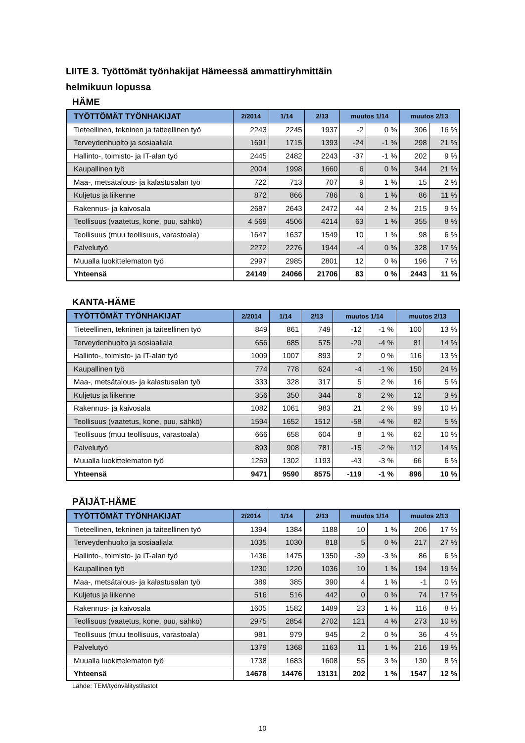LIITE 3. Työttömät työnhakijat Hämeessä ammattiryhmittäin
helmikuun lopussa
HÄME
| TYÖTTÖMÄT TYÖNHAKIJAT | 2/2014 | 1/14 | 2/13 | muutos 1/14 | | muutos 2/13 | |
| --- | --- | --- | --- | --- | --- | --- | --- |
| Tieteellinen, tekninen ja taiteellinen työ | 2243 | 2245 | 1937 | -2 | 0 % | 306 | 16 % |
| Terveydenhuolto ja sosiaaliala | 1691 | 1715 | 1393 | -24 | -1 % | 298 | 21 % |
| Hallinto-, toimisto- ja IT-alan työ | 2445 | 2482 | 2243 | -37 | -1 % | 202 | 9 % |
| Kaupallinen työ | 2004 | 1998 | 1660 | 6 | 0 % | 344 | 21 % |
| Maa-, metsätalous- ja kalastusalan työ | 722 | 713 | 707 | 9 | 1 % | 15 | 2 % |
| Kuljetus ja liikenne | 872 | 866 | 786 | 6 | 1 % | 86 | 11 % |
| Rakennus- ja kaivosala | 2687 | 2643 | 2472 | 44 | 2 % | 215 | 9 % |
| Teollisuus (vaatetus, kone, puu, sähkö) | 4 569 | 4506 | 4214 | 63 | 1 % | 355 | 8 % |
| Teollisuus (muu teollisuus, varastoala) | 1647 | 1637 | 1549 | 10 | 1 % | 98 | 6 % |
| Palvelutyö | 2272 | 2276 | 1944 | -4 | 0 % | 328 | 17 % |
| Muualla luokittelematon työ | 2997 | 2985 | 2801 | 12 | 0 % | 196 | 7 % |
| Yhteensä | 24149 | 24066 | 21706 | 83 | 0 % | 2443 | 11 % |
KANTA-HÄME
| TYÖTTÖMÄT TYÖNHAKIJAT | 2/2014 | 1/14 | 2/13 | muutos 1/14 | | muutos 2/13 | |
| --- | --- | --- | --- | --- | --- | --- | --- |
| Tieteellinen, tekninen ja taiteellinen työ | 849 | 861 | 749 | -12 | -1 % | 100 | 13 % |
| Terveydenhuolto ja sosiaaliala | 656 | 685 | 575 | -29 | -4 % | 81 | 14 % |
| Hallinto-, toimisto- ja IT-alan työ | 1009 | 1007 | 893 | 2 | 0 % | 116 | 13 % |
| Kaupallinen työ | 774 | 778 | 624 | -4 | -1 % | 150 | 24 % |
| Maa-, metsätalous- ja kalastusalan työ | 333 | 328 | 317 | 5 | 2 % | 16 | 5 % |
| Kuljetus ja liikenne | 356 | 350 | 344 | 6 | 2 % | 12 | 3 % |
| Rakennus- ja kaivosala | 1082 | 1061 | 983 | 21 | 2 % | 99 | 10 % |
| Teollisuus (vaatetus, kone, puu, sähkö) | 1594 | 1652 | 1512 | -58 | -4 % | 82 | 5 % |
| Teollisuus (muu teollisuus, varastoala) | 666 | 658 | 604 | 8 | 1 % | 62 | 10 % |
| Palvelutyö | 893 | 908 | 781 | -15 | -2 % | 112 | 14 % |
| Muualla luokittelematon työ | 1259 | 1302 | 1193 | -43 | -3 % | 66 | 6 % |
| Yhteensä | 9471 | 9590 | 8575 | -119 | -1 % | 896 | 10 % |
PÄIJÄT-HÄME
| TYÖTTÖMÄT TYÖNHAKIJAT | 2/2014 | 1/14 | 2/13 | muutos 1/14 | | muutos 2/13 | |
| --- | --- | --- | --- | --- | --- | --- | --- |
| Tieteellinen, tekninen ja taiteellinen työ | 1394 | 1384 | 1188 | 10 | 1 % | 206 | 17 % |
| Terveydenhuolto ja sosiaaliala | 1035 | 1030 | 818 | 5 | 0 % | 217 | 27 % |
| Hallinto-, toimisto- ja IT-alan työ | 1436 | 1475 | 1350 | -39 | -3 % | 86 | 6 % |
| Kaupallinen työ | 1230 | 1220 | 1036 | 10 | 1 % | 194 | 19 % |
| Maa-, metsätalous- ja kalastusalan työ | 389 | 385 | 390 | 4 | 1 % | -1 | 0 % |
| Kuljetus ja liikenne | 516 | 516 | 442 | 0 | 0 % | 74 | 17 % |
| Rakennus- ja kaivosala | 1605 | 1582 | 1489 | 23 | 1 % | 116 | 8 % |
| Teollisuus (vaatetus, kone, puu, sähkö) | 2975 | 2854 | 2702 | 121 | 4 % | 273 | 10 % |
| Teollisuus (muu teollisuus, varastoala) | 981 | 979 | 945 | 2 | 0 % | 36 | 4 % |
| Palvelutyö | 1379 | 1368 | 1163 | 11 | 1 % | 216 | 19 % |
| Muualla luokittelematon työ | 1738 | 1683 | 1608 | 55 | 3 % | 130 | 8 % |
| Yhteensä | 14678 | 14476 | 13131 | 202 | 1 % | 1547 | 12 % |
Lähde: TEM/työnvälitystilastot
10